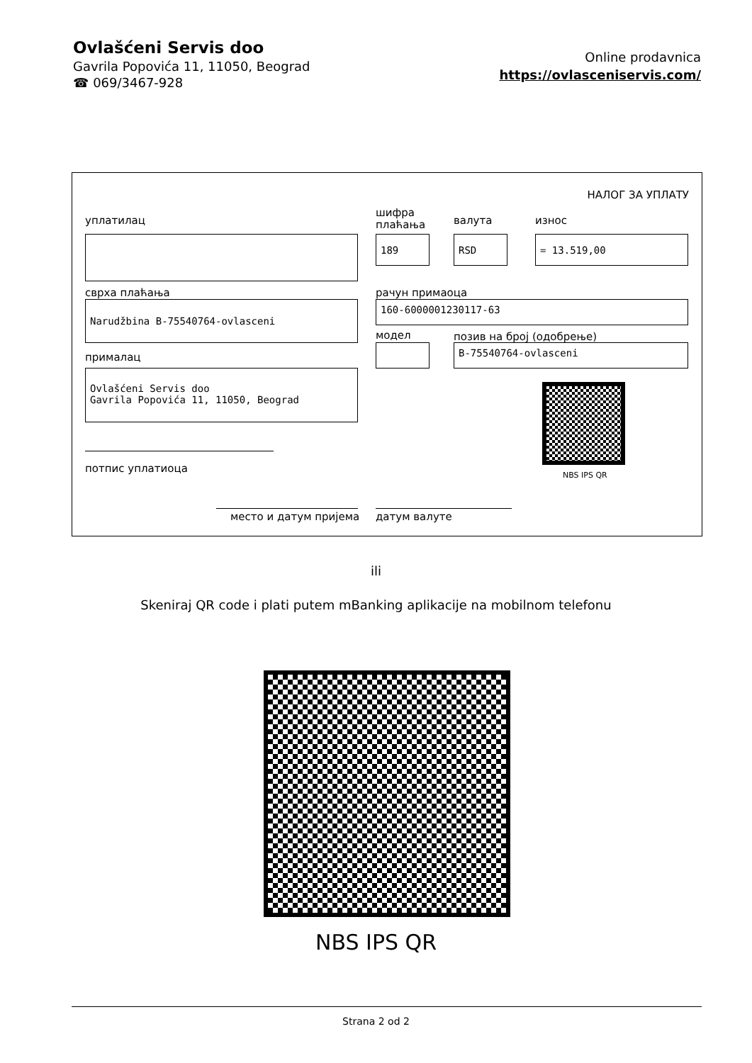Ovlašćeni Servis doo
Gavrila Popovića 11, 11050, Beograd
☎ 069/3467-928
Online prodavnica
https://ovlasceniservis.com/
НАЛОГ ЗА УПЛАТУ
уплатилац
шифра
плаћања
валута износ
189 RSD = 13.519,00
сврха плаћања рачун примаоца
Narudžbina B-75540764-ovlasceni 160-6000001230117-63
модел позив на број (одобрење)
B-75540764-ovlasceni
прималац
Ovlašćeni Servis doo
Gavrila Popovića 11, 11050, Beograd
NBS IPS QR
потпис уплатиоца
место и датум пријема датум валуте
ili
Skeniraj QR code i plati putem mBanking aplikacije na mobilnom telefonu
NBS IPS QR
Strana 2 od 2